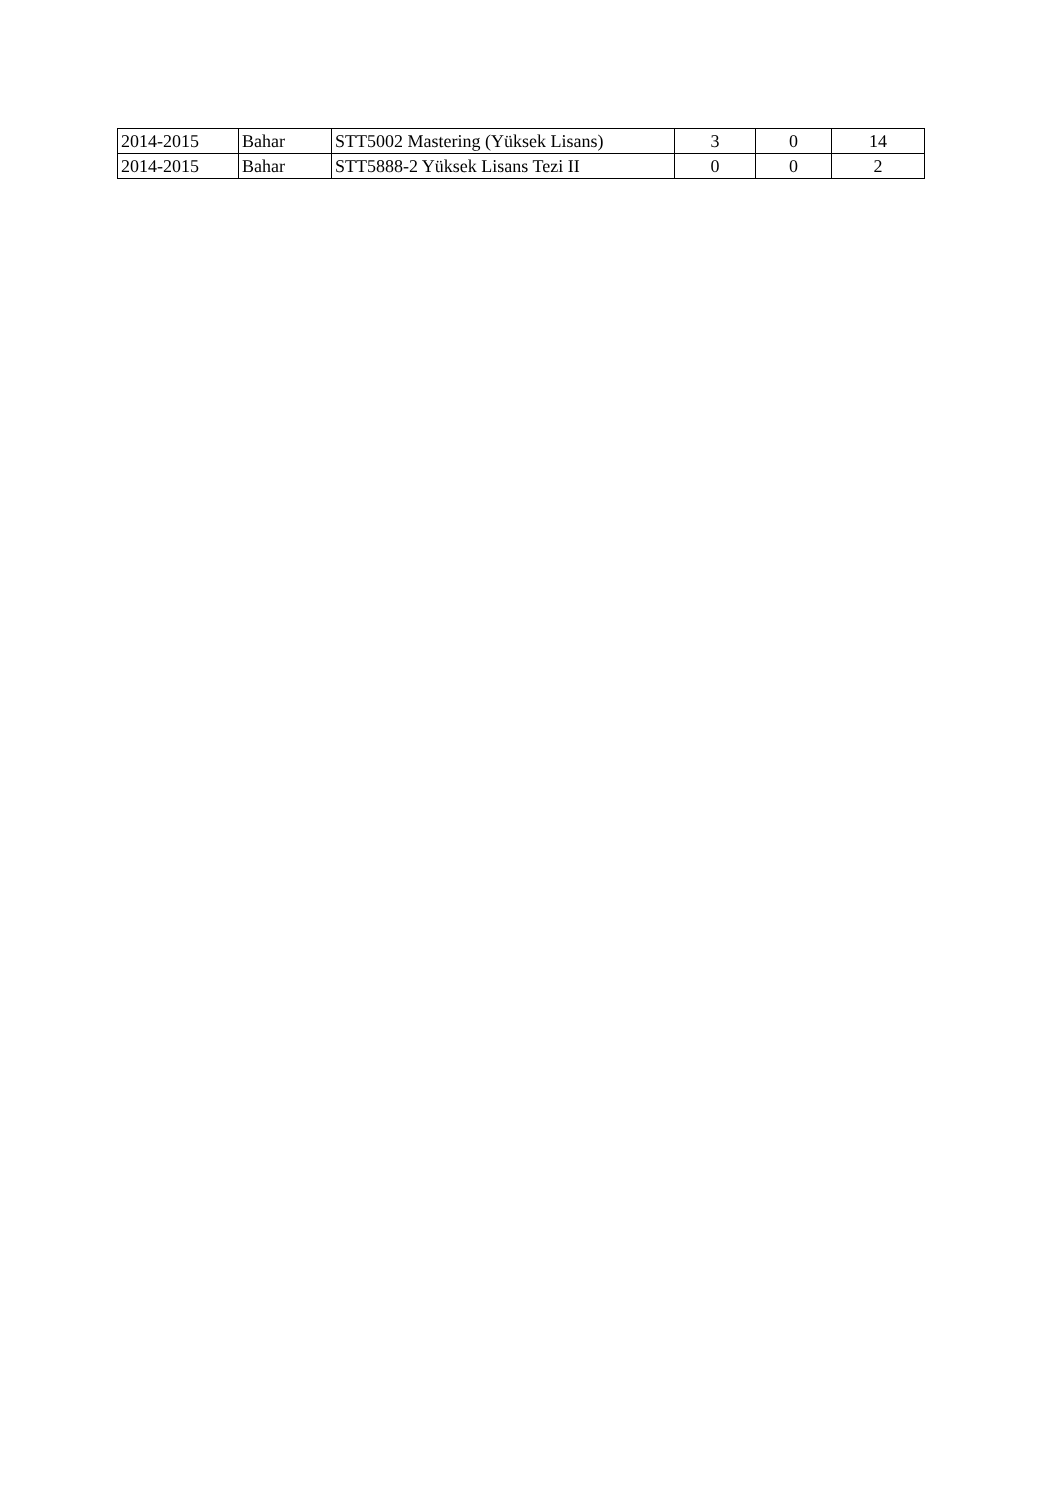| 2014-2015 | Bahar | STT5002 Mastering (Yüksek Lisans) | 3 | 0 | 14 |
| 2014-2015 | Bahar | STT5888-2 Yüksek Lisans Tezi II | 0 | 0 | 2 |